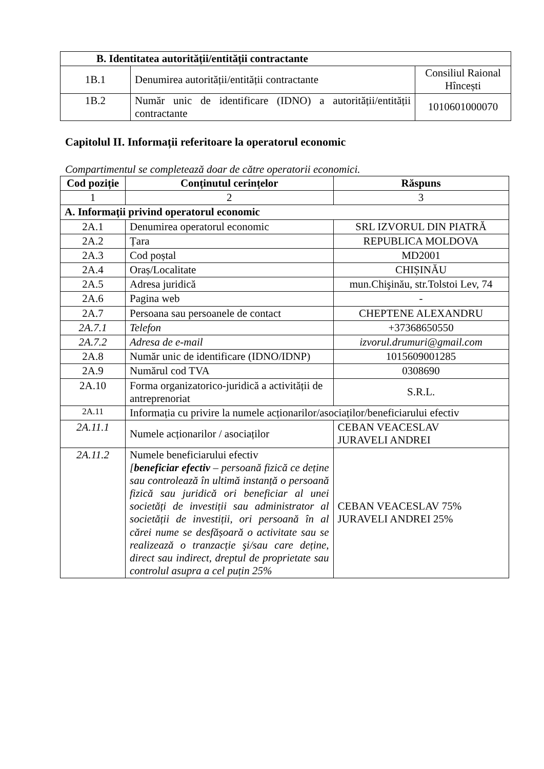| B. Identitatea autorității/entității contractante | | |
| --- | --- | --- |
| 1B.1 | Denumirea autorității/entității contractante | Consiliul Raional Hîncești |
| 1B.2 | Număr unic de identificare (IDNO) a autorității/entității contractante | 1010601000070 |
Capitolul II. Informații referitoare la operatorul economic
Compartimentul se completează doar de către operatorii economici.
| Cod poziție | Conținutul cerințelor | Răspuns |
| --- | --- | --- |
| 1 | 2 | 3 |
| A. Informații privind operatorul economic | | |
| 2A.1 | Denumirea operatorul economic | SRL IZVORUL DIN PIATRĂ |
| 2A.2 | Țara | REPUBLICA MOLDOVA |
| 2A.3 | Cod poștal | MD2001 |
| 2A.4 | Oraș/Localitate | CHIȘINĂU |
| 2A.5 | Adresa juridică | mun.Chişinău, str.Tolstoi Lev, 74 |
| 2A.6 | Pagina web | - |
| 2A.7 | Persoana sau persoanele de contact | CHEPTENE ALEXANDRU |
| 2A.7.1 | Telefon | +37368650550 |
| 2A.7.2 | Adresa de e-mail | izvorul.drumuri@gmail.com |
| 2A.8 | Număr unic de identificare (IDNO/IDNP) | 1015609001285 |
| 2A.9 | Numărul cod TVA | 0308690 |
| 2A.10 | Forma organizatorico-juridică a activității de antreprenoriat | S.R.L. |
| 2A.11 | Informația cu privire la numele acționarilor/asociaților/beneficiarului efectiv | |
| 2A.11.1 | Numele acționarilor / asociaților | CEBAN VEACESLAV JURAVELI ANDREI |
| 2A.11.2 | Numele beneficiarului efectiv [ beneficiar efectiv – persoană fizică ce deține sau controlează în ultimă instanță o persoană fizică sau juridică ori beneficiar al unei societăți de investiții sau administrator al societății de investiții, ori persoană în al cărei nume se desfășoară o activitate sau se realizează o tranzacție şi/sau care deține, direct sau indirect, dreptul de proprietate sau controlul asupra a cel puțin 25% | CEBAN VEACESLAV 75% JURAVELI ANDREI 25% |